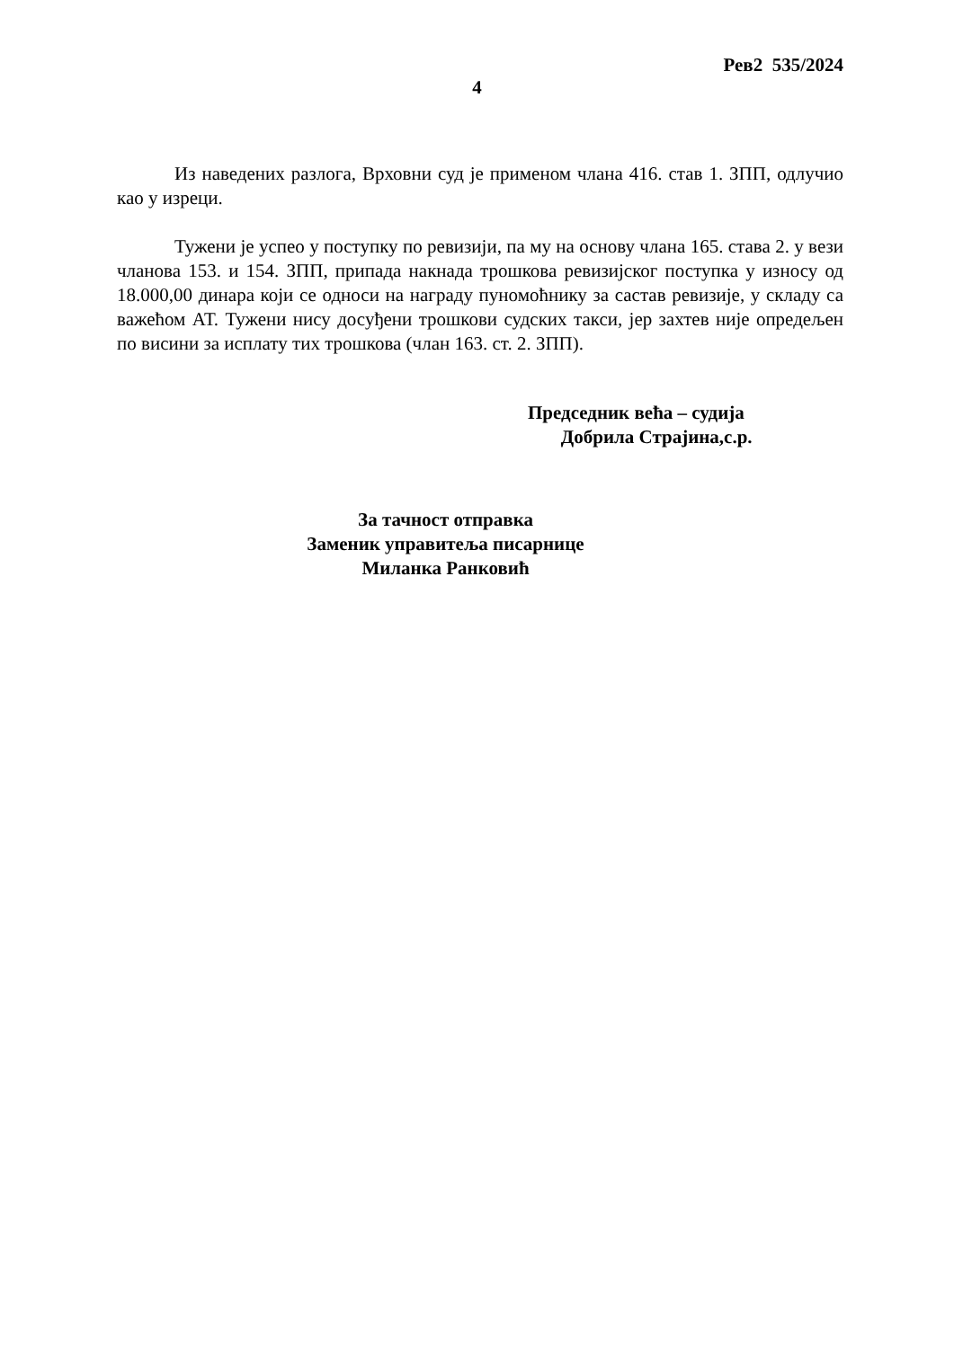Рев2 535/2024
4
Из наведених разлога, Врховни суд је применом члана 416. став 1. ЗПП, одлучио као у изреци.
Тужени је успео у поступку по ревизији, па му на основу члана 165. става 2. у вези чланова 153. и 154. ЗПП, припада накнада трошкова ревизијског поступка у износу од 18.000,00 динара који се односи на награду пуномоћнику за састав ревизије, у складу са важећом АТ. Тужени нису досуђени трошкови судских такси, јер захтев није опредељен по висини за исплату тих трошкова (члан 163. ст. 2. ЗПП).
Председник већа – судија
Добрила Страјина,с.р.
За тачност отправка
Заменик управитеља писарнице
Миланка Ранковић